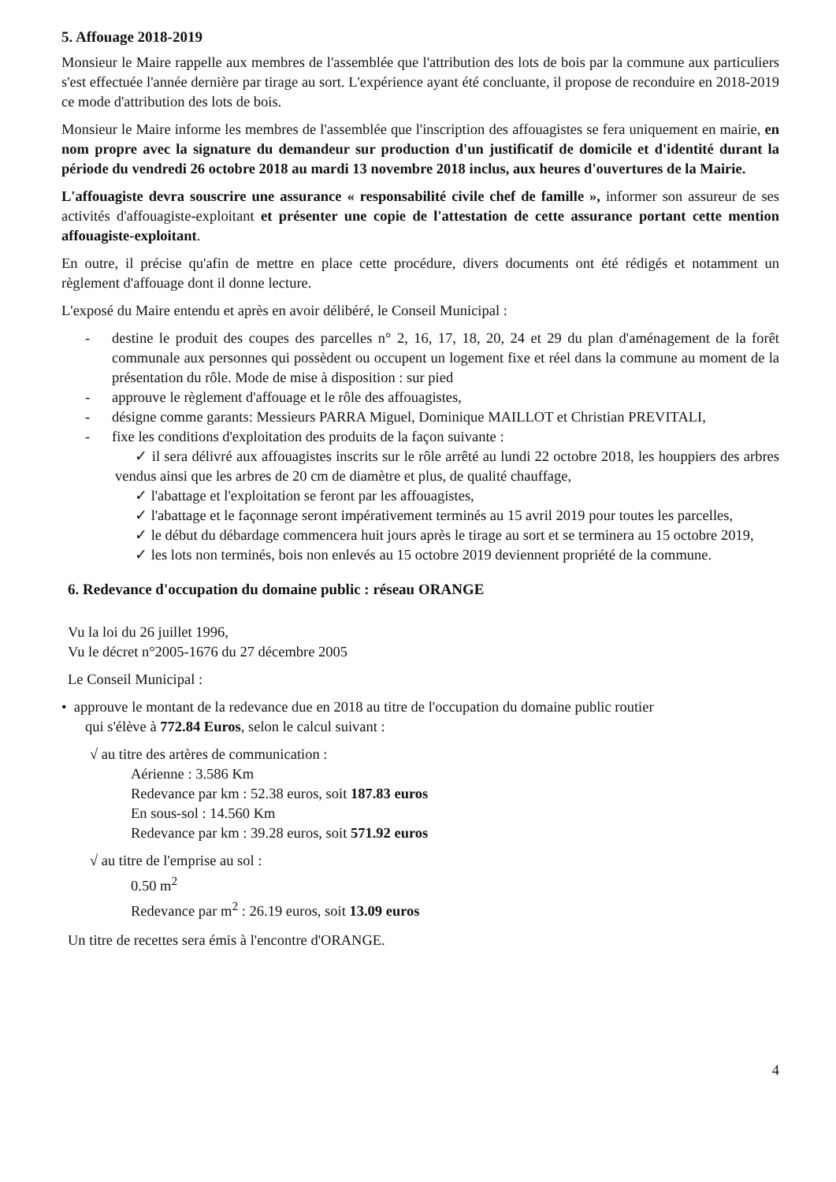5. Affouage 2018-2019
Monsieur le Maire rappelle aux membres de l'assemblée que l'attribution des lots de bois par la commune aux particuliers s'est effectuée l'année dernière par tirage au sort. L'expérience ayant été concluante, il propose de reconduire en 2018-2019 ce mode d'attribution des lots de bois.
Monsieur le Maire informe les membres de l'assemblée que l'inscription des affouagistes se fera uniquement en mairie, en nom propre avec la signature du demandeur sur production d'un justificatif de domicile et d'identité durant la période du vendredi 26 octobre 2018 au mardi 13 novembre 2018 inclus, aux heures d'ouvertures de la Mairie.
L'affouagiste devra souscrire une assurance « responsabilité civile chef de famille », informer son assureur de ses activités d'affouagiste-exploitant et présenter une copie de l'attestation de cette assurance portant cette mention affouagiste-exploitant.
En outre, il précise qu'afin de mettre en place cette procédure, divers documents ont été rédigés et notamment un règlement d'affouage dont il donne lecture.
L'exposé du Maire entendu et après en avoir délibéré, le Conseil Municipal :
- destine le produit des coupes des parcelles n° 2, 16, 17, 18, 20, 24 et 29 du plan d'aménagement de la forêt communale aux personnes qui possèdent ou occupent un logement fixe et réel dans la commune au moment de la présentation du rôle. Mode de mise à disposition : sur pied
- approuve le règlement d'affouage et le rôle des affouagistes,
- désigne comme garants: Messieurs PARRA Miguel, Dominique MAILLOT et Christian PREVITALI,
- fixe les conditions d'exploitation des produits de la façon suivante :
✓ il sera délivré aux affouagistes inscrits sur le rôle arrêté au lundi 22 octobre 2018, les houppiers des arbres vendus ainsi que les arbres de 20 cm de diamètre et plus, de qualité chauffage,
✓ l'abattage et l'exploitation se feront par les affouagistes,
✓ l'abattage et le façonnage seront impérativement terminés au 15 avril 2019 pour toutes les parcelles,
✓ le début du débardage commencera huit jours après le tirage au sort et se terminera au 15 octobre 2019,
✓ les lots non terminés, bois non enlevés au 15 octobre 2019 deviennent propriété de la commune.
6. Redevance d'occupation du domaine public : réseau ORANGE
Vu la loi du 26 juillet 1996,
Vu le décret n°2005-1676 du 27 décembre 2005
Le Conseil Municipal :
• approuve le montant de la redevance due en 2018 au titre de l'occupation du domaine public routier
qui s'élève à 772.84 Euros, selon le calcul suivant :
√ au titre des artères de communication :
Aérienne : 3.586 Km
Redevance par km : 52.38 euros, soit 187.83 euros
En sous-sol : 14.560 Km
Redevance par km : 39.28 euros, soit 571.92 euros
√ au titre de l'emprise au sol :
0.50 m<sup>2</sup>
Redevance par m<sup>2</sup> : 26.19 euros, soit 13.09 euros
Un titre de recettes sera émis à l'encontre d'ORANGE.
4